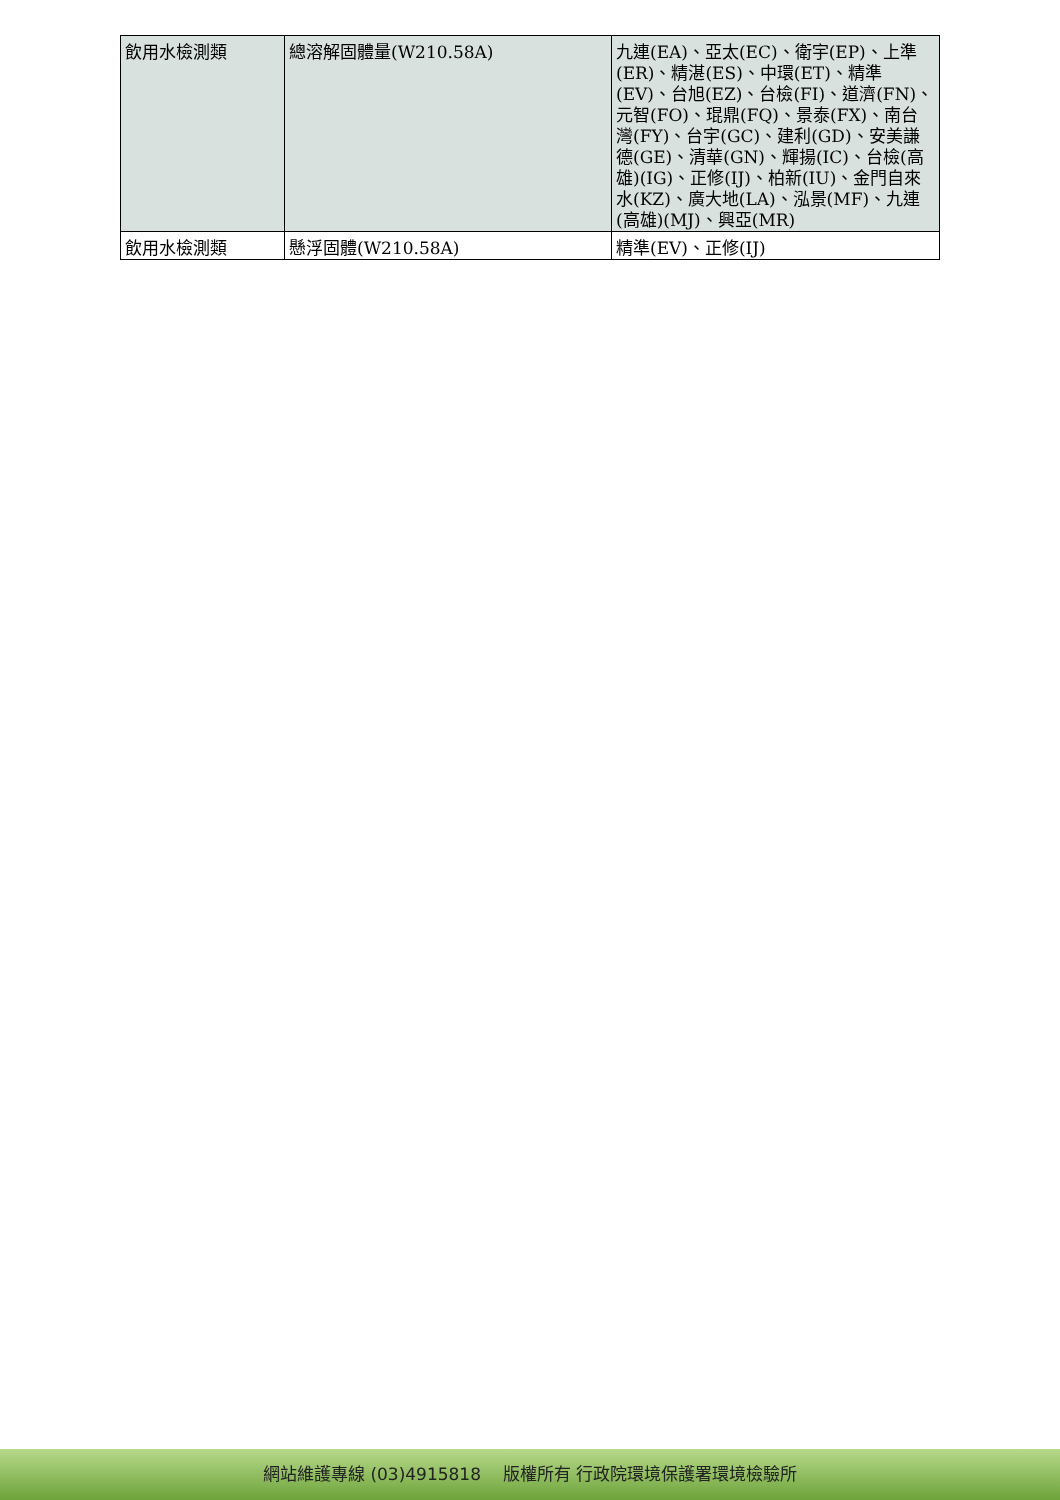| 飲用水檢測類 | 總溶解固體量(W210.58A) | 九連(EA)、亞太(EC)、衛宇(EP)、上準(ER)、精湛(ES)、中環(ET)、精準(EV)、台旭(EZ)、台檢(FI)、道濟(FN)、元智(FO)、琨鼎(FQ)、景泰(FX)、南台灣(FY)、台宇(GC)、建利(GD)、安美謙德(GE)、清華(GN)、輝揚(IC)、台檢(高雄)(IG)、正修(IJ)、柏新(IU)、金門自來水(KZ)、廣大地(LA)、泓景(MF)、九連(高雄)(MJ)、興亞(MR) |
| 飲用水檢測類 | 懸浮固體(W210.58A) | 精準(EV)、正修(IJ) |
網站維護專線 (03)4915818 版權所有 行政院環境保護署環境檢驗所